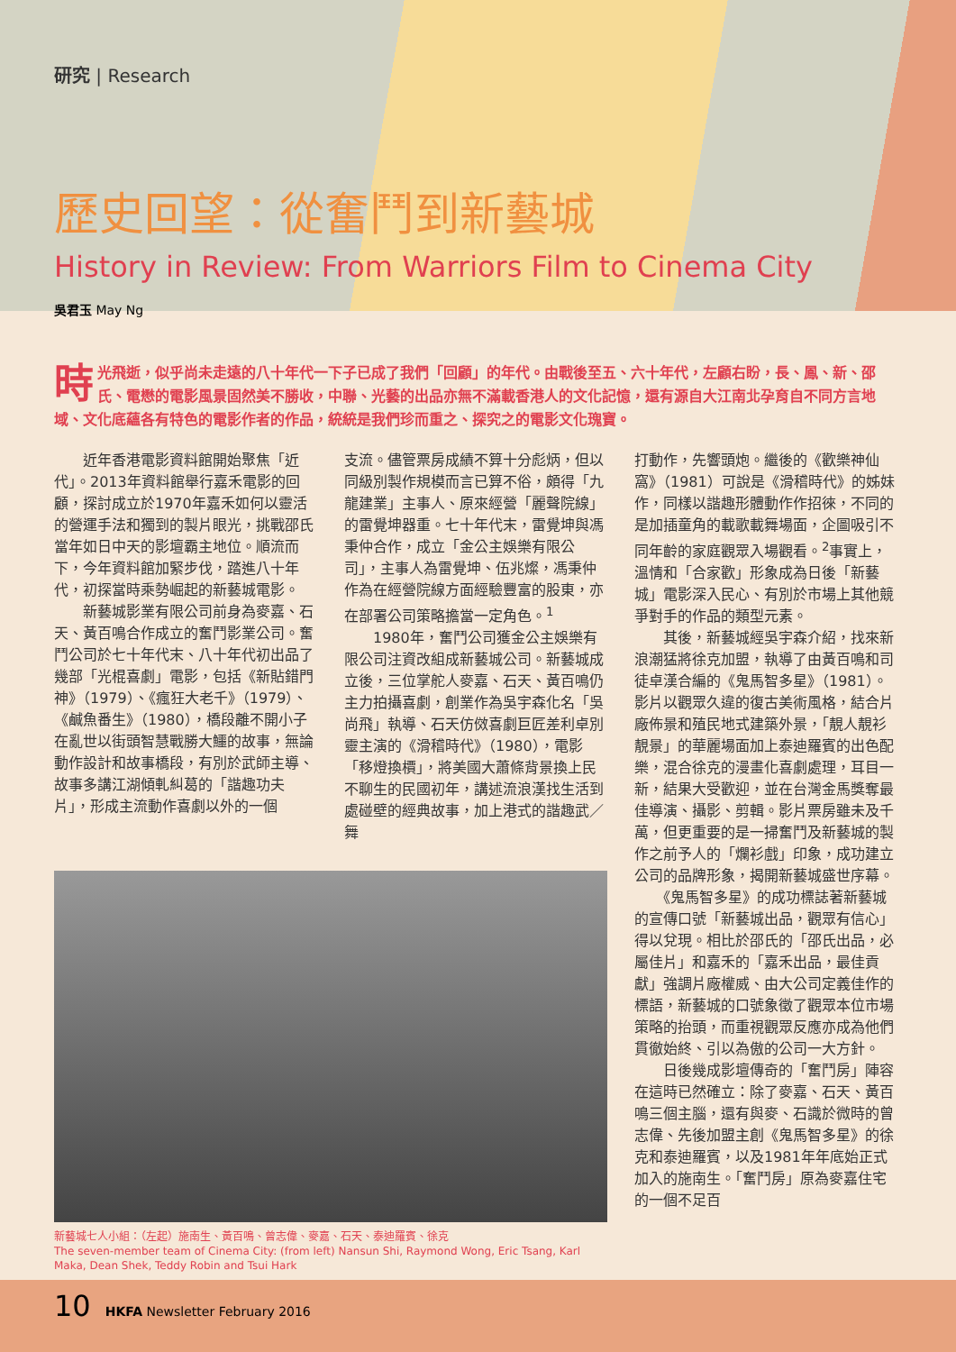研究 | Research
歷史回望：從奮鬥到新藝城
History in Review: From Warriors Film to Cinema City
吳君玉 May Ng
時光飛逝，似乎尚未走遠的八十年代一下子已成了我們「回顧」的年代。由戰後至五、六十年代，左顧右盼，長、鳳、新、邵氏、電懋的電影風景固然美不勝收，中聯、光藝的出品亦無不滿載香港人的文化記憶，還有源自大江南北孕育自不同方言地域、文化底蘊各有特色的電影作者的作品，統統是我們珍而重之、探究之的電影文化瑰寶。
　　近年香港電影資料館開始聚焦「近代」。2013年資料館舉行嘉禾電影的回顧，探討成立於1970年嘉禾如何以靈活的營運手法和獨到的製片眼光，挑戰邵氏當年如日中天的影壇霸主地位。順流而下，今年資料館加緊步伐，踏進八十年代，初探當時乘勢崛起的新藝城電影。
　　新藝城影業有限公司前身為麥嘉、石天、黃百鳴合作成立的奮鬥影業公司。奮鬥公司於七十年代末、八十年代初出品了幾部「光棍喜劇」電影，包括《新貼錯門神》（1979）、《瘋狂大老千》（1979）、《鹹魚番生》（1980），橋段離不開小子在亂世以街頭智慧戰勝大鱷的故事，無論動作設計和故事橋段，有別於武師主導、故事多講江湖傾軋糾葛的「諧趣功夫片」，形成主流動作喜劇以外的一個
支流。儘管票房成績不算十分彪炳，但以同級別製作規模而言已算不俗，頗得「九龍建業」主事人、原來經營「麗聲院線」的雷覺坤器重。七十年代末，雷覺坤與馮秉仲合作，成立「金公主娛樂有限公司」，主事人為雷覺坤、伍兆燦，馮秉仲作為在經營院線方面經驗豐富的股東，亦在部署公司策略擔當一定角色。<sup>1</sup>
　　1980年，奮鬥公司獲金公主娛樂有限公司注資改組成新藝城公司。新藝城成立後，三位掌舵人麥嘉、石天、黃百鳴仍主力拍攝喜劇，創業作為吳宇森化名「吳尚飛」執導、石天仿傚喜劇巨匠差利卓別靈主演的《滑稽時代》（1980），電影「移燈換檟」，將美國大蕭條背景換上民不聊生的民國初年，講述流浪漢找生活到處碰壁的經典故事，加上港式的諧趣武／舞
新藝城七人小組：（左起）施南生、黃百鳴、曾志偉、麥嘉、石天、泰迪羅賓、徐克
The seven-member team of Cinema City: (from left) Nansun Shi, Raymond Wong, Eric Tsang, Karl Maka, Dean Shek, Teddy Robin and Tsui Hark
打動作，先響頭炮。繼後的《歡樂神仙窩》（1981）可說是《滑稽時代》的姊妹作，同樣以諧趣形體動作作招徠，不同的是加插童角的載歌載舞場面，企圖吸引不同年齡的家庭觀眾入場觀看。<sup>2</sup>事實上，溫情和「合家歡」形象成為日後「新藝城」電影深入民心、有別於市場上其他競爭對手的作品的類型元素。
　　其後，新藝城經吳宇森介紹，找來新浪潮猛將徐克加盟，執導了由黃百鳴和司徒卓漢合編的《鬼馬智多星》（1981）。影片以觀眾久違的復古美術風格，結合片廠佈景和殖民地式建築外景，「靚人靚衫靚景」的華麗場面加上泰迪羅賓的出色配樂，混合徐克的漫畫化喜劇處理，耳目一新，結果大受歡迎，並在台灣金馬獎奪最佳導演、攝影、剪輯。影片票房雖未及千萬，但更重要的是一掃奮鬥及新藝城的製作之前予人的「爛衫戲」印象，成功建立公司的品牌形象，揭開新藝城盛世序幕。
　　《鬼馬智多星》的成功標誌著新藝城的宣傳口號「新藝城出品，觀眾有信心」得以兌現。相比於邵氏的「邵氏出品，必屬佳片」和嘉禾的「嘉禾出品，最佳貢獻」強調片廠權威、由大公司定義佳作的標語，新藝城的口號象徵了觀眾本位市場策略的抬頭，而重視觀眾反應亦成為他們貫徹始終、引以為傲的公司一大方針。
　　日後幾成影壇傳奇的「奮鬥房」陣容在這時已然確立：除了麥嘉、石天、黃百鳴三個主腦，還有與麥、石識於微時的曾志偉、先後加盟主創《鬼馬智多星》的徐克和泰迪羅賓，以及1981年年底始正式加入的施南生。「奮鬥房」原為麥嘉住宅的一個不足百
10 HKFA Newsletter February 2016